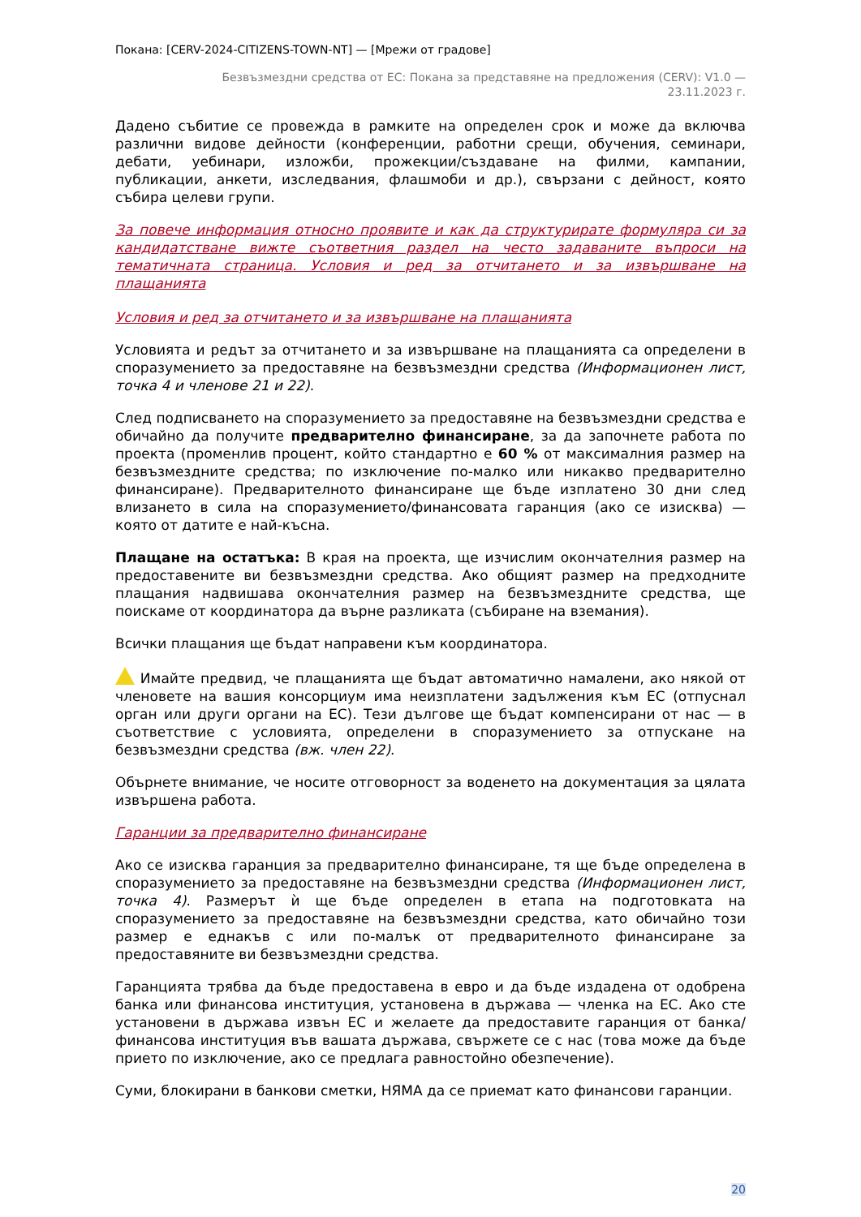Покана: [CERV-2024-CITIZENS-TOWN-NT] — [Мрежи от градове]
Безвъзмездни средства от ЕС: Покана за представяне на предложения (CERV): V1.0 —
23.11.2023 г.
Дадено събитие се провежда в рамките на определен срок и може да включва различни видове дейности (конференции, работни срещи, обучения, семинари, дебати, уебинари, изложби, прожекции/създаване на филми, кампании, публикации, анкети, изследвания, флашмоби и др.), свързани с дейност, която събира целеви групи.
За повече информация относно проявите и как да структурирате формуляра си за кандидатстване вижте съответния раздел на често задаваните въпроси на тематичната страница. Условия и ред за отчитането и за извършване на плащанията
Условия и ред за отчитането и за извършване на плащанията
Условията и редът за отчитането и за извършване на плащанията са определени в споразумението за предоставяне на безвъзмездни средства (Информационен лист, точка 4 и членове 21 и 22).
След подписването на споразумението за предоставяне на безвъзмездни средства е обичайно да получите предварително финансиране, за да започнете работа по проекта (променлив процент, който стандартно е 60 % от максималния размер на безвъзмездните средства; по изключение по-малко или никакво предварително финансиране). Предварителното финансиране ще бъде изплатено 30 дни след влизането в сила на споразумението/финансовата гаранция (ако се изисква) — която от датите е най-късна.
Плащане на остатъка: В края на проекта, ще изчислим окончателния размер на предоставените ви безвъзмездни средства. Ако общият размер на предходните плащания надвишава окончателния размер на безвъзмездните средства, ще поискаме от координатора да върне разликата (събиране на вземания).
Всички плащания ще бъдат направени към координатора.
Имайте предвид, че плащанията ще бъдат автоматично намалени, ако някой от членовете на вашия консорциум има неизплатени задължения към ЕС (отпуснал орган или други органи на ЕС). Тези дългове ще бъдат компенсирани от нас — в съответствие с условията, определени в споразумението за отпускане на безвъзмездни средства (вж. член 22).
Обърнете внимание, че носите отговорност за воденето на документация за цялата извършена работа.
Гаранции за предварително финансиране
Ако се изисква гаранция за предварително финансиране, тя ще бъде определена в споразумението за предоставяне на безвъзмездни средства (Информационен лист, точка 4). Размерът ѝ ще бъде определен в етапа на подготовката на споразумението за предоставяне на безвъзмездни средства, като обичайно този размер е еднакъв с или по-малък от предварителното финансиране за предоставяните ви безвъзмездни средства.
Гаранцията трябва да бъде предоставена в евро и да бъде издадена от одобрена банка или финансова институция, установена в държава — членка на ЕС. Ако сте установени в държава извън ЕС и желаете да предоставите гаранция от банка/финансова институция във вашата държава, свържете се с нас (това може да бъде прието по изключение, ако се предлага равностойно обезпечение).
Суми, блокирани в банкови сметки, НЯМА да се приемат като финансови гаранции.
20